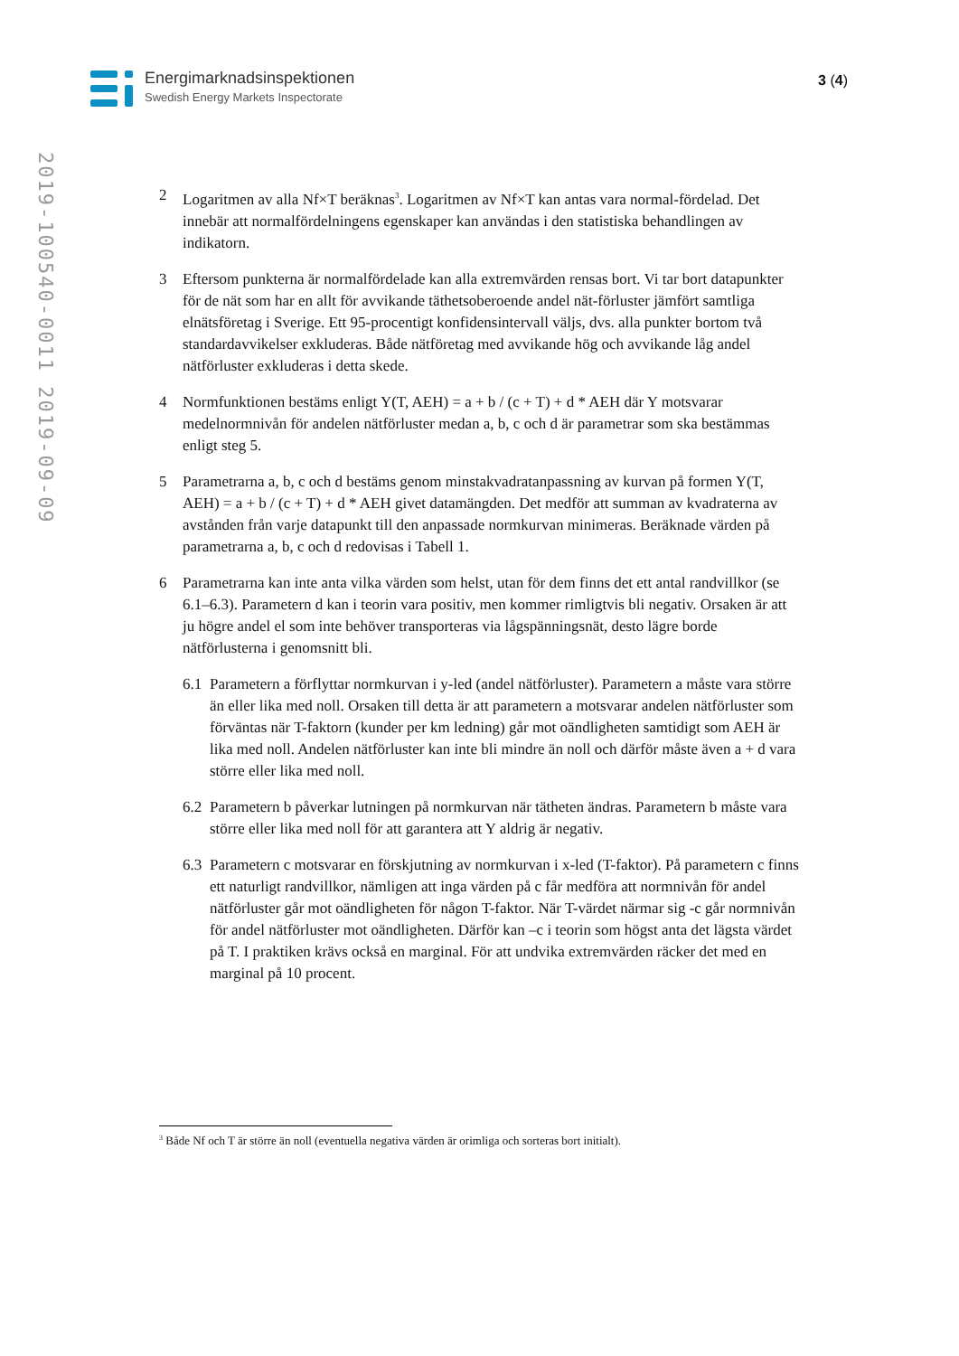Energimarknadsinspektionen
Swedish Energy Markets Inspectorate
3 (4)
2019-100540-0011 2019-09-09
2 Logaritmen av alla Nf×T beräknas<sup>3</sup>. Logaritmen av Nf×T kan antas vara normal-fördelad. Det innebär att normalfördelningens egenskaper kan användas i den statistiska behandlingen av indikatorn.
3 Eftersom punkterna är normalfördelade kan alla extremvärden rensas bort. Vi tar bort datapunkter för de nät som har en allt för avvikande täthetsoberoende andel nät-förluster jämfört samtliga elnätsföretag i Sverige. Ett 95-procentigt konfidensintervall väljs, dvs. alla punkter bortom två standardavvikelser exkluderas. Både nätföretag med avvikande hög och avvikande låg andel nätförluster exkluderas i detta skede.
4 Normfunktionen bestäms enligt Y(T, AEH) = a + b / (c + T) + d * AEH där Y motsvarar medelnormnivån för andelen nätförluster medan a, b, c och d är parametrar som ska bestämmas enligt steg 5.
5 Parametrarna a, b, c och d bestäms genom minstakvadratanpassning av kurvan på formen Y(T, AEH) = a + b / (c + T) + d * AEH givet datamängden. Det medför att summan av kvadraterna av avstånden från varje datapunkt till den anpassade normkurvan minimeras. Beräknade värden på parametrarna a, b, c och d redovisas i Tabell 1.
6 Parametrarna kan inte anta vilka värden som helst, utan för dem finns det ett antal randvillkor (se 6.1–6.3). Parametern d kan i teorin vara positiv, men kommer rimligtvis bli negativ. Orsaken är att ju högre andel el som inte behöver transporteras via lågspänningsnät, desto lägre borde nätförlusterna i genomsnitt bli.
6.1
Parametern a förflyttar normkurvan i y-led (andel nätförluster). Parametern a måste vara större än eller lika med noll. Orsaken till detta är att parametern a motsvarar andelen nätförluster som förväntas när T-faktorn (kunder per km ledning) går mot oändligheten samtidigt som AEH är lika med noll. Andelen nätförluster kan inte bli mindre än noll och därför måste även a + d vara större eller lika med noll.
6.2
Parametern b påverkar lutningen på normkurvan när tätheten ändras. Parametern b måste vara större eller lika med noll för att garantera att Y aldrig är negativ.
6.3
Parametern c motsvarar en förskjutning av normkurvan i x-led (T-faktor). På parametern c finns ett naturligt randvillkor, nämligen att inga värden på c får medföra att normnivån för andel nätförluster går mot oändligheten för någon T-faktor. När T-värdet närmar sig -c går normnivån för andel nätförluster mot oändligheten. Därför kan –c i teorin som högst anta det lägsta värdet på T. I praktiken krävs också en marginal. För att undvika extremvärden räcker det med en marginal på 10 procent.
<sup>3</sup> Både Nf och T är större än noll (eventuella negativa värden är orimliga och sorteras bort initialt).